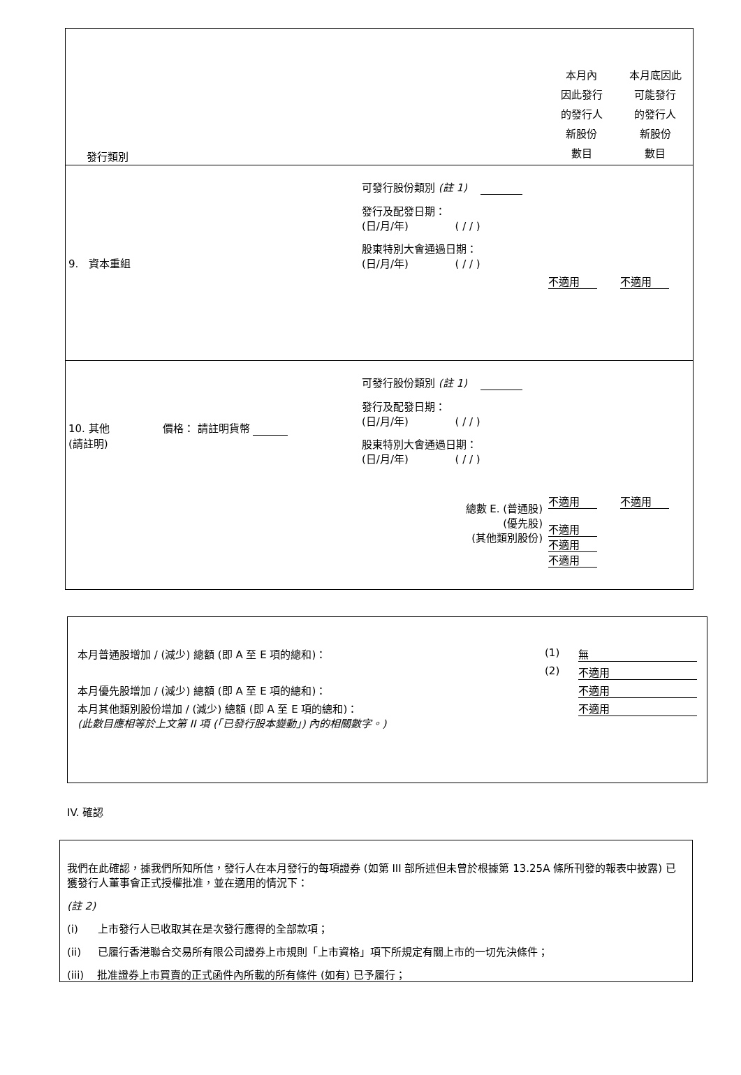| 發行類別 | | 本月內 因此發行 的發行人 新股份 數目 | 本月底因此 可能發行 的發行人 新股份 數目 |
| 9. 資本重組 | 可發行股份類別 (註 1) 發行及配發日期： (日/月/年) ( / / ) 股東特別大會通過日期： (日/月/年) ( / / ) | 不適用 | 不適用 |
| 10. 其他 價格： 請註明貨幣 (請註明) | 可發行股份類別 (註 1) 發行及配發日期： (日/月/年) ( / / ) 股東特別大會通過日期： (日/月/年) ( / / ) 總數 E. (普通股) (優先股) (其他類別股份) | 不適用 不適用 不適用 不適用 | 不適用 |
| 本月普通股增加 / (減少) 總額 (即 A 至 E 項的總和)： | (1) | 無 |
| | (2) | 不適用 |
| 本月優先股增加 / (減少) 總額 (即 A 至 E 項的總和)： | | 不適用 |
| 本月其他類別股份增加 / (減少) 總額 (即 A 至 E 項的總和)： (此數目應相等於上文第 II 項 (「已發行股本變動」) 內的相關數字。) | | 不適用 |
IV. 確認
我們在此確認，據我們所知所信，發行人在本月發行的每項證券 (如第 III 部所述但未曾於根據第 13.25A 條所刊發的報表中披露) 已獲發行人董事會正式授權批准，並在適用的情況下：
(註 2)
(i) 上市發行人已收取其在是次發行應得的全部款項；
(ii) 已履行香港聯合交易所有限公司證券上市規則「上市資格」項下所規定有關上市的一切先決條件；
(iii) 批准證券上市買賣的正式函件內所載的所有條件 (如有) 已予履行；